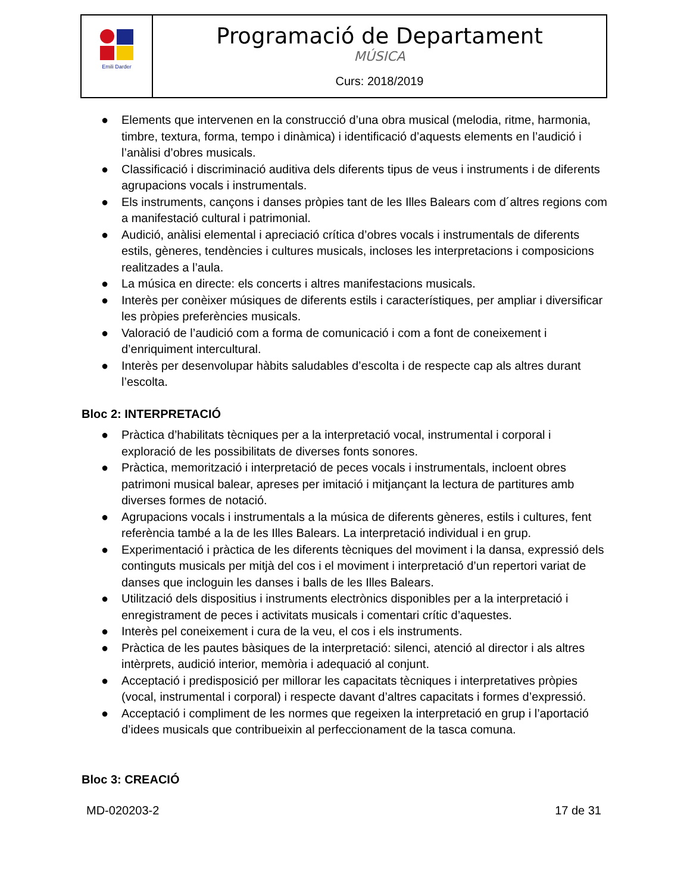| Emili Darder | Programació de Departament MÚSICA Curs: 2018/2019 |
● Elements que intervenen en la construcció d’una obra musical (melodia, ritme, harmonia, timbre, textura, forma, tempo i dinàmica) i identificació d’aquests elements en l’audició i l’anàlisi d’obres musicals.
● Classificació i discriminació auditiva dels diferents tipus de veus i instruments i de diferents agrupacions vocals i instrumentals.
● Els instruments, cançons i danses pròpies tant de les Illes Balears com d´altres regions com a manifestació cultural i patrimonial.
● Audició, anàlisi elemental i apreciació crítica d’obres vocals i instrumentals de diferents estils, gèneres, tendències i cultures musicals, incloses les interpretacions i composicions realitzades a l’aula.
● La música en directe: els concerts i altres manifestacions musicals.
● Interès per conèixer músiques de diferents estils i característiques, per ampliar i diversificar les pròpies preferències musicals.
● Valoració de l’audició com a forma de comunicació i com a font de coneixement i d’enriquiment intercultural.
● Interès per desenvolupar hàbits saludables d’escolta i de respecte cap als altres durant l’escolta.
Bloc 2: INTERPRETACIÓ
● Pràctica d’habilitats tècniques per a la interpretació vocal, instrumental i corporal i exploració de les possibilitats de diverses fonts sonores.
● Pràctica, memorització i interpretació de peces vocals i instrumentals, incloent obres patrimoni musical balear, apreses per imitació i mitjançant la lectura de partitures amb diverses formes de notació.
● Agrupacions vocals i instrumentals a la música de diferents gèneres, estils i cultures, fent referència també a la de les Illes Balears. La interpretació individual i en grup.
● Experimentació i pràctica de les diferents tècniques del moviment i la dansa, expressió dels continguts musicals per mitjà del cos i el moviment i interpretació d’un repertori variat de danses que incloguin les danses i balls de les Illes Balears.
● Utilització dels dispositius i instruments electrònics disponibles per a la interpretació i enregistrament de peces i activitats musicals i comentari crític d’aquestes.
● Interès pel coneixement i cura de la veu, el cos i els instruments.
● Pràctica de les pautes bàsiques de la interpretació: silenci, atenció al director i als altres intèrprets, audició interior, memòria i adequació al conjunt.
● Acceptació i predisposició per millorar les capacitats tècniques i interpretatives pròpies (vocal, instrumental i corporal) i respecte davant d’altres capacitats i formes d’expressió.
● Acceptació i compliment de les normes que regeixen la interpretació en grup i l’aportació d’idees musicals que contribueixin al perfeccionament de la tasca comuna.
Bloc 3: CREACIÓ
MD-020203-2 17 de 31